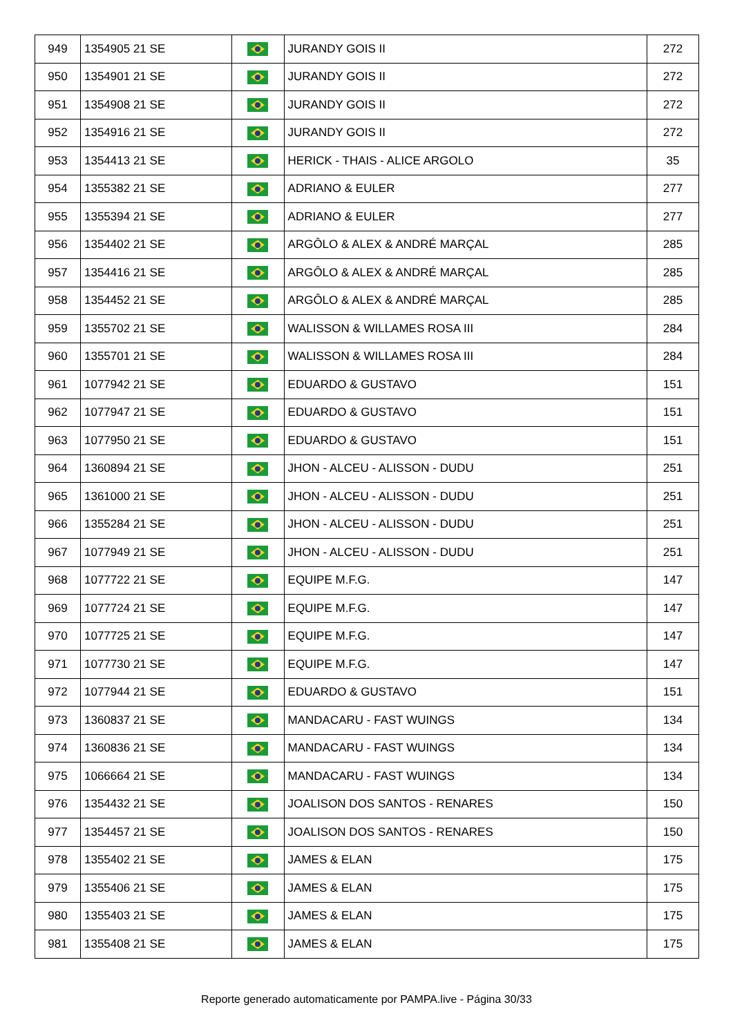| 949 | 1354905 21 SE | | JURANDY GOIS II | 272 |
| 950 | 1354901 21 SE | | JURANDY GOIS II | 272 |
| 951 | 1354908 21 SE | | JURANDY GOIS II | 272 |
| 952 | 1354916 21 SE | | JURANDY GOIS II | 272 |
| 953 | 1354413 21 SE | | HERICK - THAIS - ALICE ARGOLO | 35 |
| 954 | 1355382 21 SE | | ADRIANO & EULER | 277 |
| 955 | 1355394 21 SE | | ADRIANO & EULER | 277 |
| 956 | 1354402 21 SE | | ARGÔLO & ALEX & ANDRÉ MARÇAL | 285 |
| 957 | 1354416 21 SE | | ARGÔLO & ALEX & ANDRÉ MARÇAL | 285 |
| 958 | 1354452 21 SE | | ARGÔLO & ALEX & ANDRÉ MARÇAL | 285 |
| 959 | 1355702 21 SE | | WALISSON & WILLAMES ROSA III | 284 |
| 960 | 1355701 21 SE | | WALISSON & WILLAMES ROSA III | 284 |
| 961 | 1077942 21 SE | | EDUARDO & GUSTAVO | 151 |
| 962 | 1077947 21 SE | | EDUARDO & GUSTAVO | 151 |
| 963 | 1077950 21 SE | | EDUARDO & GUSTAVO | 151 |
| 964 | 1360894 21 SE | | JHON - ALCEU - ALISSON - DUDU | 251 |
| 965 | 1361000 21 SE | | JHON - ALCEU - ALISSON - DUDU | 251 |
| 966 | 1355284 21 SE | | JHON - ALCEU - ALISSON - DUDU | 251 |
| 967 | 1077949 21 SE | | JHON - ALCEU - ALISSON - DUDU | 251 |
| 968 | 1077722 21 SE | | EQUIPE M.F.G. | 147 |
| 969 | 1077724 21 SE | | EQUIPE M.F.G. | 147 |
| 970 | 1077725 21 SE | | EQUIPE M.F.G. | 147 |
| 971 | 1077730 21 SE | | EQUIPE M.F.G. | 147 |
| 972 | 1077944 21 SE | | EDUARDO & GUSTAVO | 151 |
| 973 | 1360837 21 SE | | MANDACARU - FAST WUINGS | 134 |
| 974 | 1360836 21 SE | | MANDACARU - FAST WUINGS | 134 |
| 975 | 1066664 21 SE | | MANDACARU - FAST WUINGS | 134 |
| 976 | 1354432 21 SE | | JOALISON DOS SANTOS - RENARES | 150 |
| 977 | 1354457 21 SE | | JOALISON DOS SANTOS - RENARES | 150 |
| 978 | 1355402 21 SE | | JAMES & ELAN | 175 |
| 979 | 1355406 21 SE | | JAMES & ELAN | 175 |
| 980 | 1355403 21 SE | | JAMES & ELAN | 175 |
| 981 | 1355408 21 SE | | JAMES & ELAN | 175 |
Reporte generado automaticamente por PAMPA.live - Página 30/33